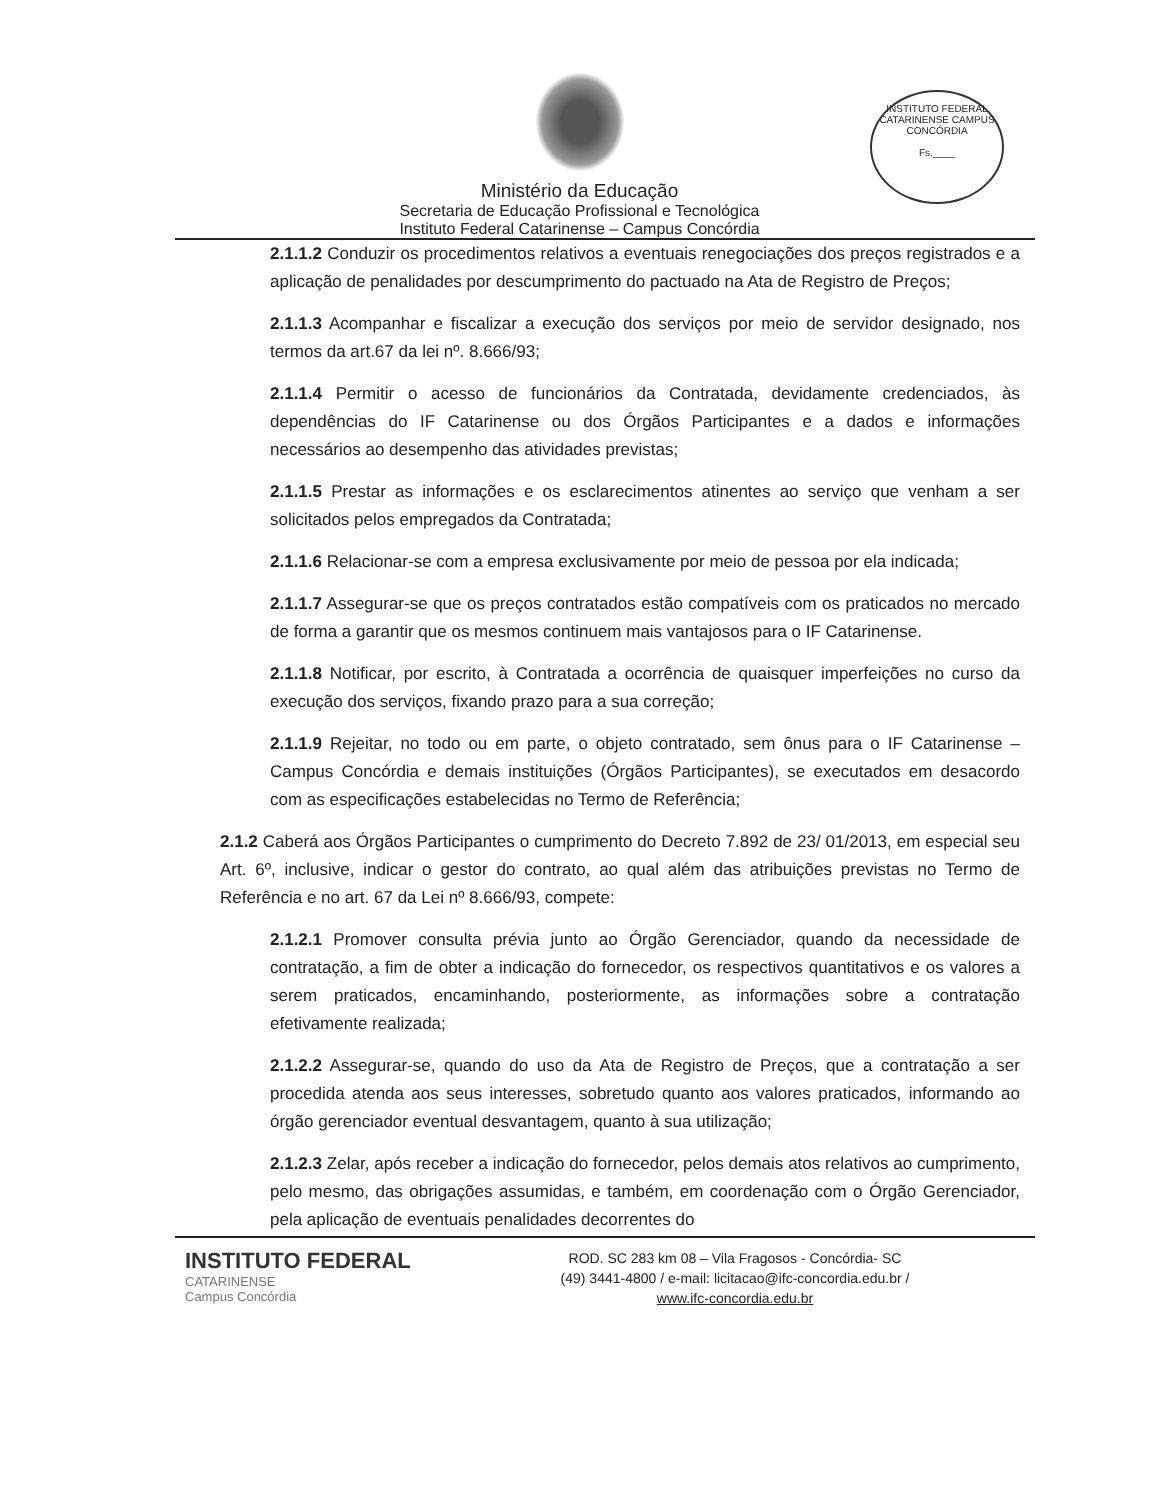Ministério da Educação
Secretaria de Educação Profissional e Tecnológica
Instituto Federal Catarinense – Campus Concórdia
INSTITUTO FEDERAL CATARINENSE CAMPUS CONCÓRDIA
Fs.____
2.1.1.2 Conduzir os procedimentos relativos a eventuais renegociações dos preços registrados e a aplicação de penalidades por descumprimento do pactuado na Ata de Registro de Preços;
2.1.1.3 Acompanhar e fiscalizar a execução dos serviços por meio de servidor designado, nos termos da art.67 da lei nº. 8.666/93;
2.1.1.4 Permitir o acesso de funcionários da Contratada, devidamente credenciados, às dependências do IF Catarinense ou dos Órgãos Participantes e a dados e informações necessários ao desempenho das atividades previstas;
2.1.1.5 Prestar as informações e os esclarecimentos atinentes ao serviço que venham a ser solicitados pelos empregados da Contratada;
2.1.1.6 Relacionar-se com a empresa exclusivamente por meio de pessoa por ela indicada;
2.1.1.7 Assegurar-se que os preços contratados estão compatíveis com os praticados no mercado de forma a garantir que os mesmos continuem mais vantajosos para o IF Catarinense.
2.1.1.8 Notificar, por escrito, à Contratada a ocorrência de quaisquer imperfeições no curso da execução dos serviços, fixando prazo para a sua correção;
2.1.1.9 Rejeitar, no todo ou em parte, o objeto contratado, sem ônus para o IF Catarinense – Campus Concórdia e demais instituições (Órgãos Participantes), se executados em desacordo com as especificações estabelecidas no Termo de Referência;
2.1.2 Caberá aos Órgãos Participantes o cumprimento do Decreto 7.892 de 23/ 01/2013, em especial seu Art. 6º, inclusive, indicar o gestor do contrato, ao qual além das atribuições previstas no Termo de Referência e no art. 67 da Lei nº 8.666/93, compete:
2.1.2.1 Promover consulta prévia junto ao Órgão Gerenciador, quando da necessidade de contratação, a fim de obter a indicação do fornecedor, os respectivos quantitativos e os valores a serem praticados, encaminhando, posteriormente, as informações sobre a contratação efetivamente realizada;
2.1.2.2 Assegurar-se, quando do uso da Ata de Registro de Preços, que a contratação a ser procedida atenda aos seus interesses, sobretudo quanto aos valores praticados, informando ao órgão gerenciador eventual desvantagem, quanto à sua utilização;
2.1.2.3 Zelar, após receber a indicação do fornecedor, pelos demais atos relativos ao cumprimento, pelo mesmo, das obrigações assumidas, e também, em coordenação com o Órgão Gerenciador, pela aplicação de eventuais penalidades decorrentes do
INSTITUTO FEDERAL
CATARINENSE
Campus Concórdia
ROD. SC 283 km 08 – Vila Fragosos - Concórdia- SC
(49) 3441-4800 / e-mail: licitacao@ifc-concordia.edu.br /
www.ifc-concordia.edu.br